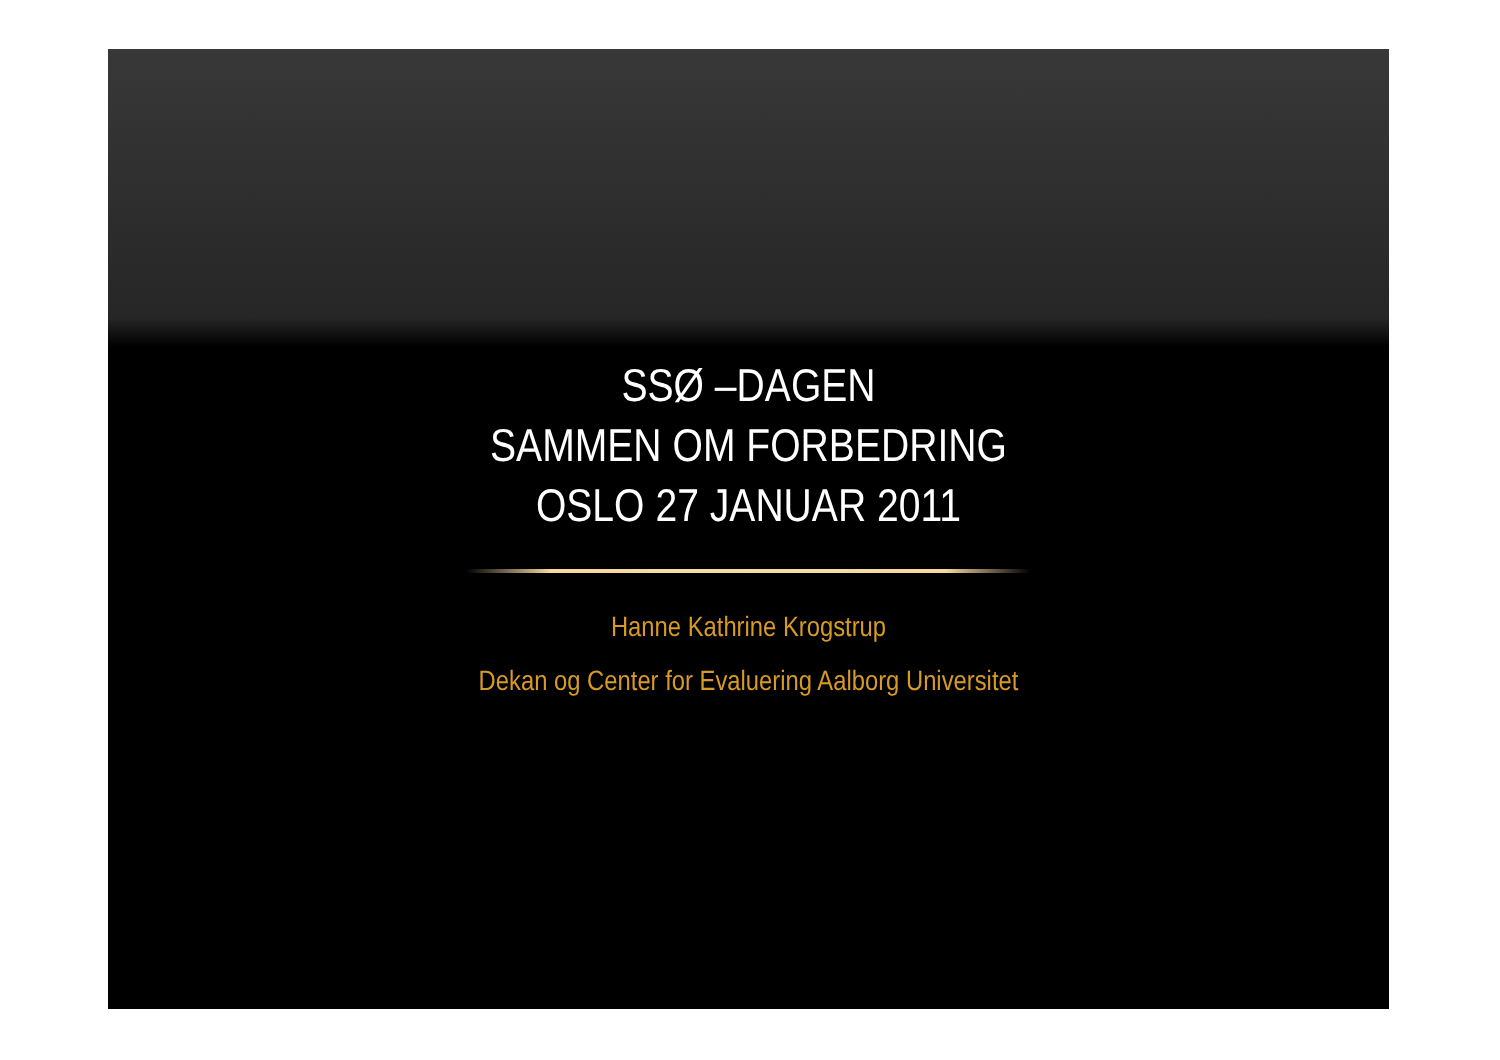SSØ –DAGEN
SAMMEN OM FORBEDRING
OSLO 27 JANUAR 2011
Hanne Kathrine Krogstrup
Dekan og Center for Evaluering Aalborg Universitet